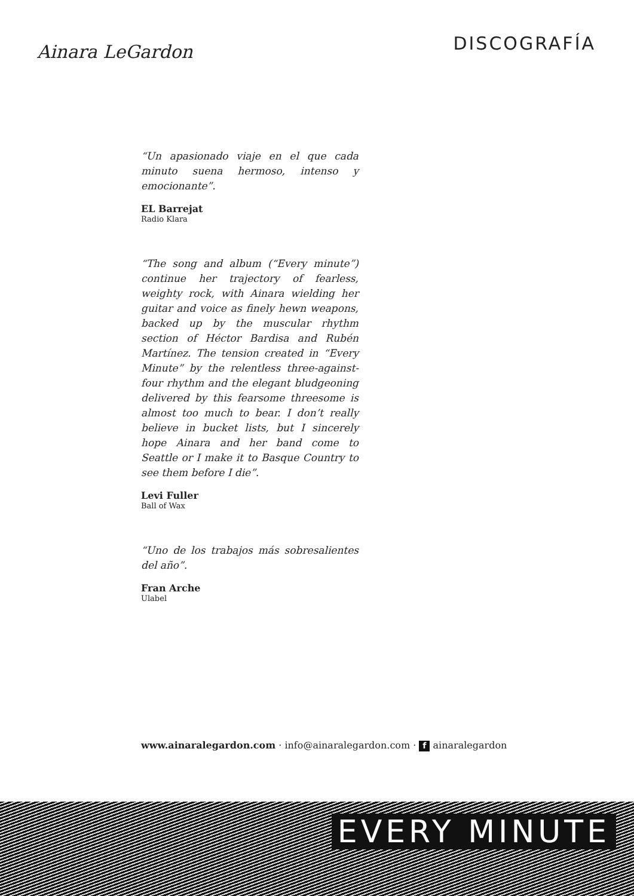Ainara LeGardon
DISCOGRAFÍA
“Un apasionado viaje en el que cada minuto suena hermoso, intenso y emocionante”.
EL Barrejat
Radio Klara
“The song and album (“Every minute”) continue her trajectory of fearless, weighty rock, with Ainara wielding her guitar and voice as finely hewn weapons, backed up by the muscular rhythm section of Héctor Bardisa and Rubén Martínez. The tension created in “Every Minute” by the relentless three-against-four rhythm and the elegant bludgeoning delivered by this fearsome threesome is almost too much to bear. I don’t really believe in bucket lists, but I sincerely hope Ainara and her band come to Seattle or I make it to Basque Country to see them before I die”.
Levi Fuller
Ball of Wax
“Uno de los trabajos más sobresalientes del año”.
Fran Arche
Ulabel
www.ainaralegardon.com · info@ainaralegardon.com · f ainaralegardon
EVERY MINUTE